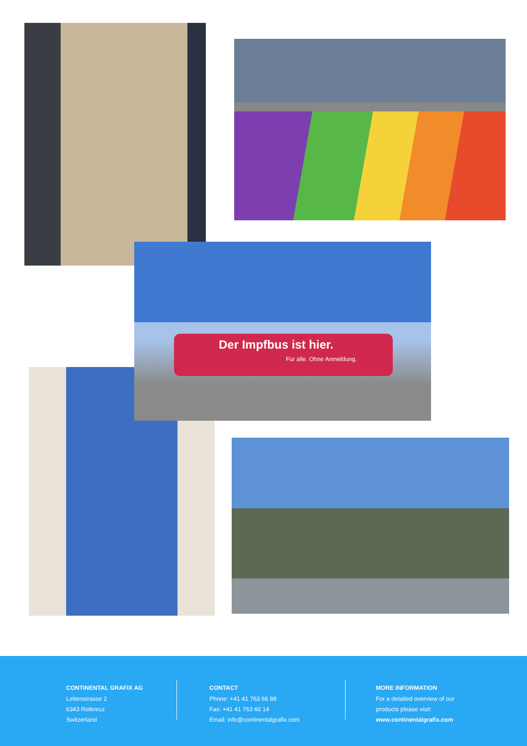Der Impfbus ist hier.
Für alle. Ohne Anmeldung.
CONTINENTAL GRAFIX AG
Lettenstrasse 2
6343 Rotkreuz
Switzerland
CONTACT
Phone: +41 41 763 66 88
Fax: +41 41 763 60 14
Email: info@continentalgrafix.com
MORE INFORMATION
For a detailed overview of our
products please visit:
www.continentalgrafix.com